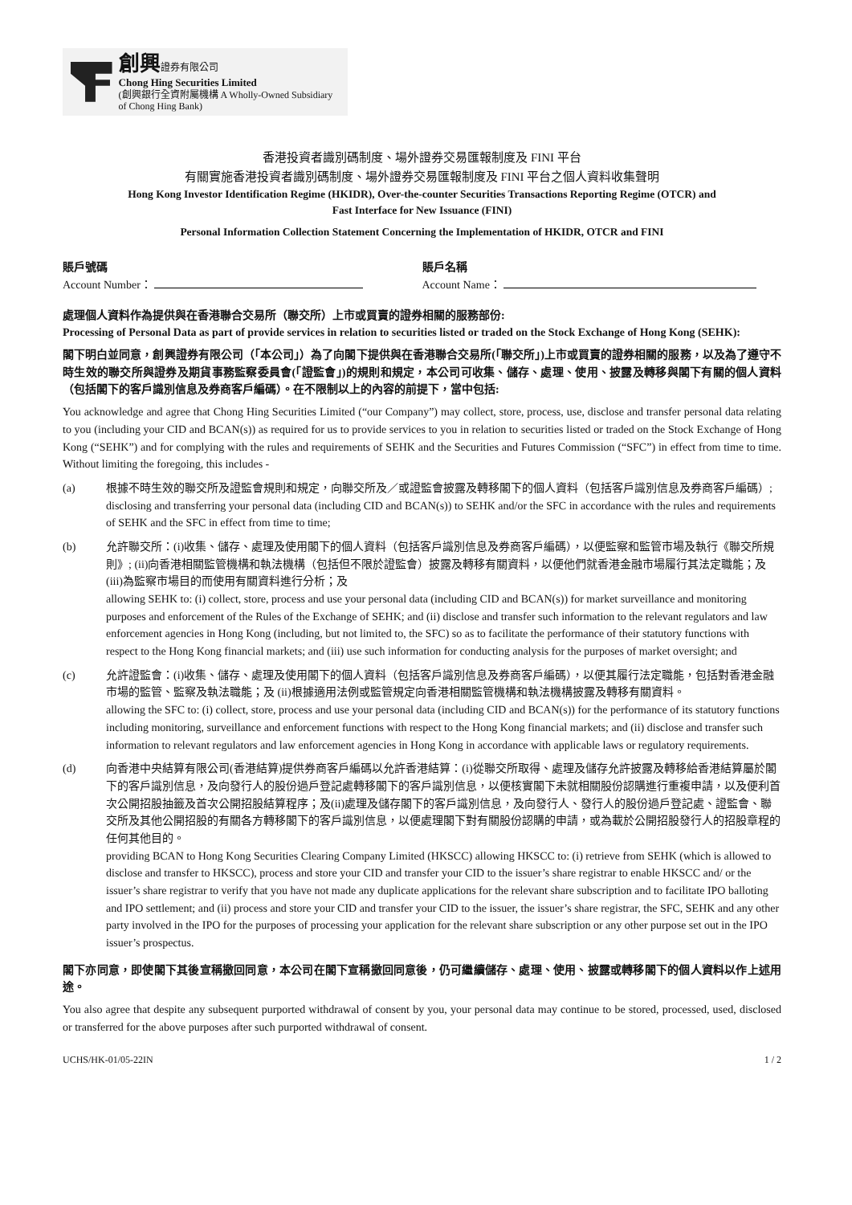創興證券有限公司
Chong Hing Securities Limited
(創興銀行全資附屬機構 A Wholly-Owned Subsidiary of Chong Hing Bank)
香港投資者識別碼制度、場外證券交易匯報制度及 FINI 平台
有關實施香港投資者識別碼制度、場外證券交易匯報制度及 FINI 平台之個人資料收集聲明
Hong Kong Investor Identification Regime (HKIDR), Over-the-counter Securities Transactions Reporting Regime (OTCR) and
Fast Interface for New Issuance (FINI)
Personal Information Collection Statement Concerning the Implementation of HKIDR, OTCR and FINI
賬戶號碼
Account Number：
賬戶名稱
Account Name：
處理個人資料作為提供與在香港聯合交易所（聯交所）上市或買賣的證券相關的服務部份:
Processing of Personal Data as part of provide services in relation to securities listed or traded on the Stock Exchange of Hong Kong (SEHK):
閣下明白並同意，創興證券有限公司（「本公司」）為了向閣下提供與在香港聯合交易所(「聯交所」)上市或買賣的證券相關的服務，以及為了遵守不時生效的聯交所與證券及期貨事務監察委員會(「證監會」)的規則和規定，本公司可收集、儲存、處理、使用、披露及轉移與閣下有關的個人資料（包括閣下的客戶識別信息及券商客戶編碼）。在不限制以上的內容的前提下，當中包括:
You acknowledge and agree that Chong Hing Securities Limited (“our Company”) may collect, store, process, use, disclose and transfer personal data relating to you (including your CID and BCAN(s)) as required for us to provide services to you in relation to securities listed or traded on the Stock Exchange of Hong Kong (“SEHK”) and for complying with the rules and requirements of SEHK and the Securities and Futures Commission (“SFC”) in effect from time to time. Without limiting the foregoing, this includes -
(a) 根據不時生效的聯交所及證監會規則和規定，向聯交所及／或證監會披露及轉移閣下的個人資料（包括客戶識別信息及券商客戶編碼）;
disclosing and transferring your personal data (including CID and BCAN(s)) to SEHK and/or the SFC in accordance with the rules and requirements of SEHK and the SFC in effect from time to time;
(b) 允許聯交所：(i)收集、儲存、處理及使用閣下的個人資料（包括客戶識別信息及券商客戶編碼），以便監察和監管市場及執行《聯交所規則》; (ii)向香港相關監管機構和執法機構（包括但不限於證監會）披露及轉移有關資料，以便他們就香港金融市場履行其法定職能；及(iii)為監察市場目的而使用有關資料進行分析；及
allowing SEHK to: (i) collect, store, process and use your personal data (including CID and BCAN(s)) for market surveillance and monitoring purposes and enforcement of the Rules of the Exchange of SEHK; and (ii) disclose and transfer such information to the relevant regulators and law enforcement agencies in Hong Kong (including, but not limited to, the SFC) so as to facilitate the performance of their statutory functions with respect to the Hong Kong financial markets; and (iii) use such information for conducting analysis for the purposes of market oversight; and
(c) 允許證監會：(i)收集、儲存、處理及使用閣下的個人資料（包括客戶識別信息及券商客戶編碼），以便其履行法定職能，包括對香港金融市場的監管、監察及執法職能；及 (ii)根據適用法例或監管規定向香港相關監管機構和執法機構披露及轉移有關資料。
allowing the SFC to: (i) collect, store, process and use your personal data (including CID and BCAN(s)) for the performance of its statutory functions including monitoring, surveillance and enforcement functions with respect to the Hong Kong financial markets; and (ii) disclose and transfer such information to relevant regulators and law enforcement agencies in Hong Kong in accordance with applicable laws or regulatory requirements.
(d) 向香港中央結算有限公司(香港結算)提供券商客戶編碼以允許香港結算：(i)從聯交所取得、處理及儲存允許披露及轉移給香港結算屬於閣下的客戶識別信息，及向發行人的股份過戶登記處轉移閣下的客戶識別信息，以便核實閣下未就相關股份認購進行重複申請，以及便利首次公開招股抽籤及首次公開招股結算程序；及(ii)處理及儲存閣下的客戶識別信息，及向發行人、發行人的股份過戶登記處、證監會、聯交所及其他公開招股的有關各方轉移閣下的客戶識別信息，以便處理閣下對有關股份認購的申請，或為載於公開招股發行人的招股章程的任何其他目的。
providing BCAN to Hong Kong Securities Clearing Company Limited (HKSCC) allowing HKSCC to: (i) retrieve from SEHK (which is allowed to disclose and transfer to HKSCC), process and store your CID and transfer your CID to the issuer’s share registrar to enable HKSCC and/ or the issuer’s share registrar to verify that you have not made any duplicate applications for the relevant share subscription and to facilitate IPO balloting and IPO settlement; and (ii) process and store your CID and transfer your CID to the issuer, the issuer’s share registrar, the SFC, SEHK and any other party involved in the IPO for the purposes of processing your application for the relevant share subscription or any other purpose set out in the IPO issuer’s prospectus.
閣下亦同意，即使閣下其後宣稱撤回同意，本公司在閣下宣稱撤回同意後，仍可繼續儲存、處理、使用、披露或轉移閣下的個人資料以作上述用途。
You also agree that despite any subsequent purported withdrawal of consent by you, your personal data may continue to be stored, processed, used, disclosed or transferred for the above purposes after such purported withdrawal of consent.
UCHS/HK-01/05-22IN 1 / 2